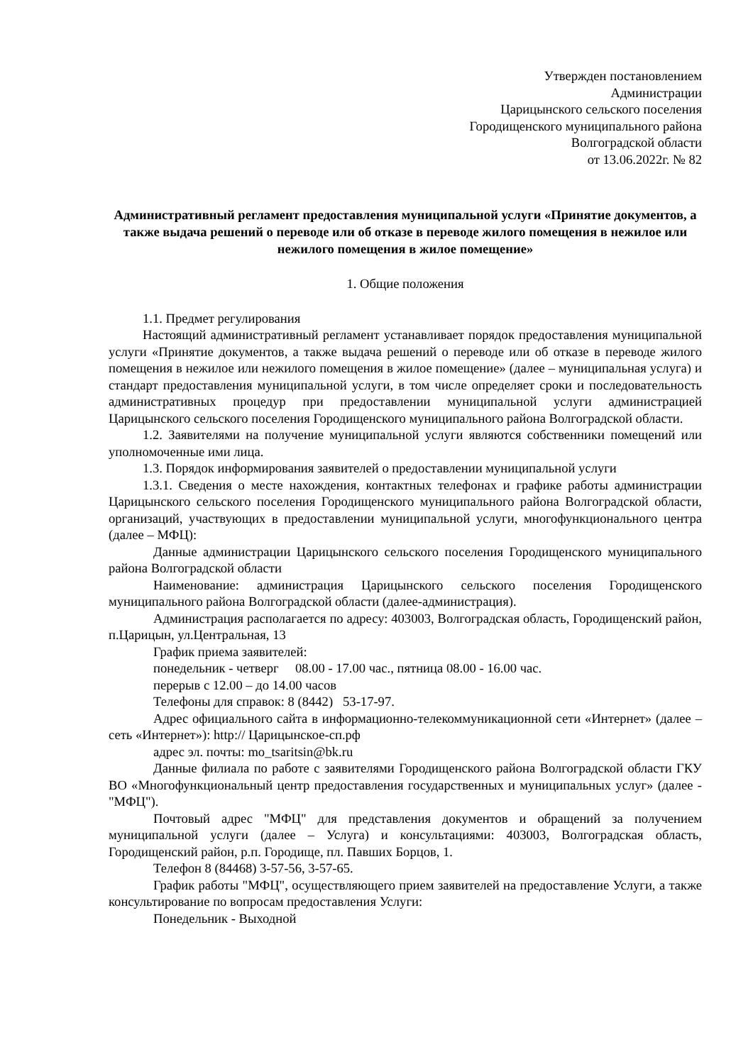Утвержден постановлением
Администрации
Царицынского сельского поселения
Городищенского муниципального района
Волгоградской области
от 13.06.2022г. № 82
Административный регламент предоставления муниципальной услуги «Принятие документов, а также выдача решений о переводе или об отказе в переводе жилого помещения в нежилое или нежилого помещения в жилое помещение»
1. Общие положения
1.1. Предмет регулирования
Настоящий административный регламент устанавливает порядок предоставления муниципальной услуги «Принятие документов, а также выдача решений о переводе или об отказе в переводе жилого помещения в нежилое или нежилого помещения в жилое помещение» (далее – муниципальная услуга) и стандарт предоставления муниципальной услуги, в том числе определяет сроки и последовательность административных процедур при предоставлении муниципальной услуги администрацией Царицынского сельского поселения Городищенского муниципального района Волгоградской области.
1.2. Заявителями на получение муниципальной услуги являются собственники помещений или уполномоченные ими лица.
1.3. Порядок информирования заявителей о предоставлении муниципальной услуги
1.3.1. Сведения о месте нахождения, контактных телефонах и графике работы администрации Царицынского сельского поселения Городищенского муниципального района Волгоградской области, организаций, участвующих в предоставлении муниципальной услуги, многофункционального центра (далее – МФЦ):
Данные администрации Царицынского сельского поселения Городищенского муниципального района Волгоградской области
Наименование: администрация Царицынского сельского поселения Городищенского муниципального района Волгоградской области (далее-администрация).
Администрация располагается по адресу: 403003, Волгоградская область, Городищенский район, п.Царицын, ул.Центральная, 13
График приема заявителей:
понедельник - четверг 08.00 - 17.00 час., пятница 08.00 - 16.00 час.
перерыв с 12.00 – до 14.00 часов
Телефоны для справок: 8 (8442) 53-17-97.
Адрес официального сайта в информационно-телекоммуникационной сети «Интернет» (далее – сеть «Интернет»): http:// Царицынское-сп.рф
адрес эл. почты: mo_tsaritsin@bk.ru
Данные филиала по работе с заявителями Городищенского района Волгоградской области ГКУ ВО «Многофункциональный центр предоставления государственных и муниципальных услуг» (далее - "МФЦ").
Почтовый адрес "МФЦ" для представления документов и обращений за получением муниципальной услуги (далее – Услуга) и консультациями: 403003, Волгоградская область, Городищенский район, р.п. Городище, пл. Павших Борцов, 1.
Телефон 8 (84468) 3-57-56, 3-57-65.
График работы "МФЦ", осуществляющего прием заявителей на предоставление Услуги, а также консультирование по вопросам предоставления Услуги:
Понедельник - Выходной